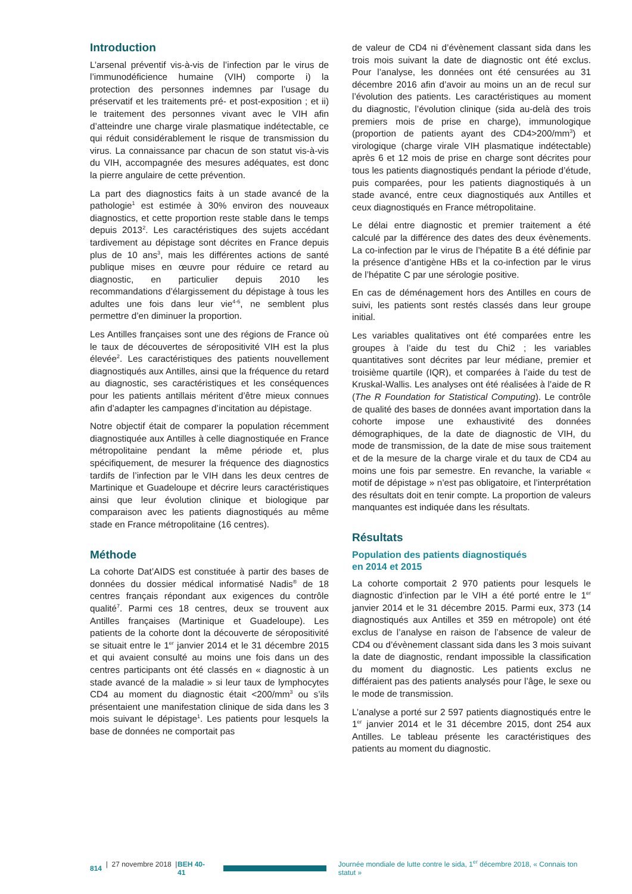Introduction
L’arsenal préventif vis-à-vis de l’infection par le virus de l’immunodéficience humaine (VIH) comporte i) la protection des personnes indemnes par l’usage du préservatif et les traitements pré- et post-exposition ; et ii) le traitement des personnes vivant avec le VIH afin d’atteindre une charge virale plasmatique indétectable, ce qui réduit considérablement le risque de transmission du virus. La connaissance par chacun de son statut vis-à-vis du VIH, accompagnée des mesures adéquates, est donc la pierre angulaire de cette prévention.
La part des diagnostics faits à un stade avancé de la pathologie<sup>1</sup> est estimée à 30% environ des nouveaux diagnostics, et cette proportion reste stable dans le temps depuis 2013<sup>2</sup>. Les caractéristiques des sujets accédant tardivement au dépistage sont décrites en France depuis plus de 10 ans<sup>3</sup>, mais les différentes actions de santé publique mises en œuvre pour réduire ce retard au diagnostic, en particulier depuis 2010 les recommandations d’élargissement du dépistage à tous les adultes une fois dans leur vie<sup>4-6</sup>, ne semblent plus permettre d’en diminuer la proportion.
Les Antilles françaises sont une des régions de France où le taux de découvertes de séropositivité VIH est la plus élevée<sup>2</sup>. Les caractéristiques des patients nouvellement diagnostiqués aux Antilles, ainsi que la fréquence du retard au diagnostic, ses caractéristiques et les conséquences pour les patients antillais méritent d’être mieux connues afin d’adapter les campagnes d’incitation au dépistage.
Notre objectif était de comparer la population récemment diagnostiquée aux Antilles à celle diagnostiquée en France métropolitaine pendant la même période et, plus spécifiquement, de mesurer la fréquence des diagnostics tardifs de l’infection par le VIH dans les deux centres de Martinique et Guadeloupe et décrire leurs caractéristiques ainsi que leur évolution clinique et biologique par comparaison avec les patients diagnostiqués au même stade en France métropolitaine (16 centres).
Méthode
La cohorte Dat’AIDS est constituée à partir des bases de données du dossier médical informatisé Nadis<sup>®</sup> de 18 centres français répondant aux exigences du contrôle qualité<sup>7</sup>. Parmi ces 18 centres, deux se trouvent aux Antilles françaises (Martinique et Guadeloupe). Les patients de la cohorte dont la découverte de séropositivité se situait entre le 1<sup>er</sup> janvier 2014 et le 31 décembre 2015 et qui avaient consulté au moins une fois dans un des centres participants ont été classés en « diagnostic à un stade avancé de la maladie » si leur taux de lymphocytes CD4 au moment du diagnostic était <200/mm<sup>3</sup> ou s’ils présentaient une manifestation clinique de sida dans les 3 mois suivant le dépistage<sup>1</sup>. Les patients pour lesquels la base de données ne comportait pas
de valeur de CD4 ni d’évènement classant sida dans les trois mois suivant la date de diagnostic ont été exclus. Pour l’analyse, les données ont été censurées au 31 décembre 2016 afin d’avoir au moins un an de recul sur l’évolution des patients. Les caractéristiques au moment du diagnostic, l’évolution clinique (sida au-delà des trois premiers mois de prise en charge), immunologique (proportion de patients ayant des CD4>200/mm<sup>3</sup>) et virologique (charge virale VIH plasmatique indétectable) après 6 et 12 mois de prise en charge sont décrites pour tous les patients diagnostiqués pendant la période d’étude, puis comparées, pour les patients diagnostiqués à un stade avancé, entre ceux diagnostiqués aux Antilles et ceux diagnostiqués en France métropolitaine.
Le délai entre diagnostic et premier traitement a été calculé par la différence des dates des deux évènements. La co-infection par le virus de l’hépatite B a été définie par la présence d’antigène HBs et la co-infection par le virus de l’hépatite C par une sérologie positive.
En cas de déménagement hors des Antilles en cours de suivi, les patients sont restés classés dans leur groupe initial.
Les variables qualitatives ont été comparées entre les groupes à l’aide du test du Chi2 ; les variables quantitatives sont décrites par leur médiane, premier et troisième quartile (IQR), et comparées à l’aide du test de Kruskal-Wallis. Les analyses ont été réalisées à l’aide de R (The R Foundation for Statistical Computing). Le contrôle de qualité des bases de données avant importation dans la cohorte impose une exhaustivité des données démographiques, de la date de diagnostic de VIH, du mode de transmission, de la date de mise sous traitement et de la mesure de la charge virale et du taux de CD4 au moins une fois par semestre. En revanche, la variable « motif de dépistage » n’est pas obligatoire, et l’interprétation des résultats doit en tenir compte. La proportion de valeurs manquantes est indiquée dans les résultats.
Résultats
Population des patients diagnostiqués
en 2014 et 2015
La cohorte comportait 2 970 patients pour lesquels le diagnostic d’infection par le VIH a été porté entre le 1<sup>er</sup> janvier 2014 et le 31 décembre 2015. Parmi eux, 373 (14 diagnostiqués aux Antilles et 359 en métropole) ont été exclus de l’analyse en raison de l’absence de valeur de CD4 ou d’évènement classant sida dans les 3 mois suivant la date de diagnostic, rendant impossible la classification du moment du diagnostic. Les patients exclus ne différaient pas des patients analysés pour l’âge, le sexe ou le mode de transmission.
L’analyse a porté sur 2 597 patients diagnostiqués entre le 1<sup>er</sup> janvier 2014 et le 31 décembre 2015, dont 254 aux Antilles. Le tableau présente les caractéristiques des patients au moment du diagnostic.
814 | 27 novembre 2018 | BEH 40-41 Journée mondiale de lutte contre le sida, 1<sup>er</sup> décembre 2018, « Connais ton statut »